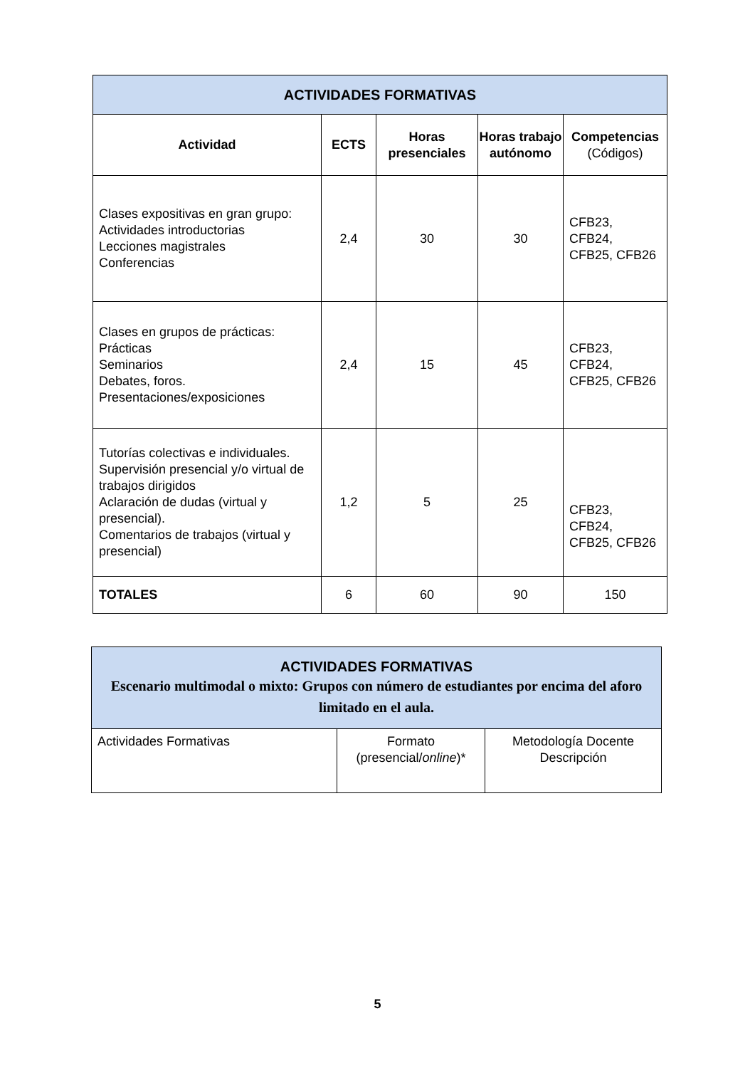| ACTIVIDADES FORMATIVAS | | | | |
| --- | --- | --- | --- | --- |
| Actividad | ECTS | Horas presenciales | Horas trabajo autónomo | Competencias (Códigos) |
| Clases expositivas en gran grupo: Actividades introductorias Lecciones magistrales Conferencias | 2,4 | 30 | 30 | CFB23, CFB24, CFB25, CFB26 |
| Clases en grupos de prácticas: Prácticas Seminarios Debates, foros. Presentaciones/exposiciones | 2,4 | 15 | 45 | CFB23, CFB24, CFB25, CFB26 |
| Tutorías colectivas e individuales. Supervisión presencial y/o virtual de trabajos dirigidos Aclaración de dudas (virtual y presencial). Comentarios de trabajos (virtual y presencial) | 1,2 | 5 | 25 | CFB23, CFB24, CFB25, CFB26 |
| TOTALES | 6 | 60 | 90 | 150 |
| ACTIVIDADES FORMATIVAS Escenario multimodal o mixto: Grupos con número de estudiantes por encima del aforo limitado en el aula. | | |
| --- | --- | --- |
| Actividades Formativas | Formato (presencial/ online )* | Metodología Docente Descripción |
5